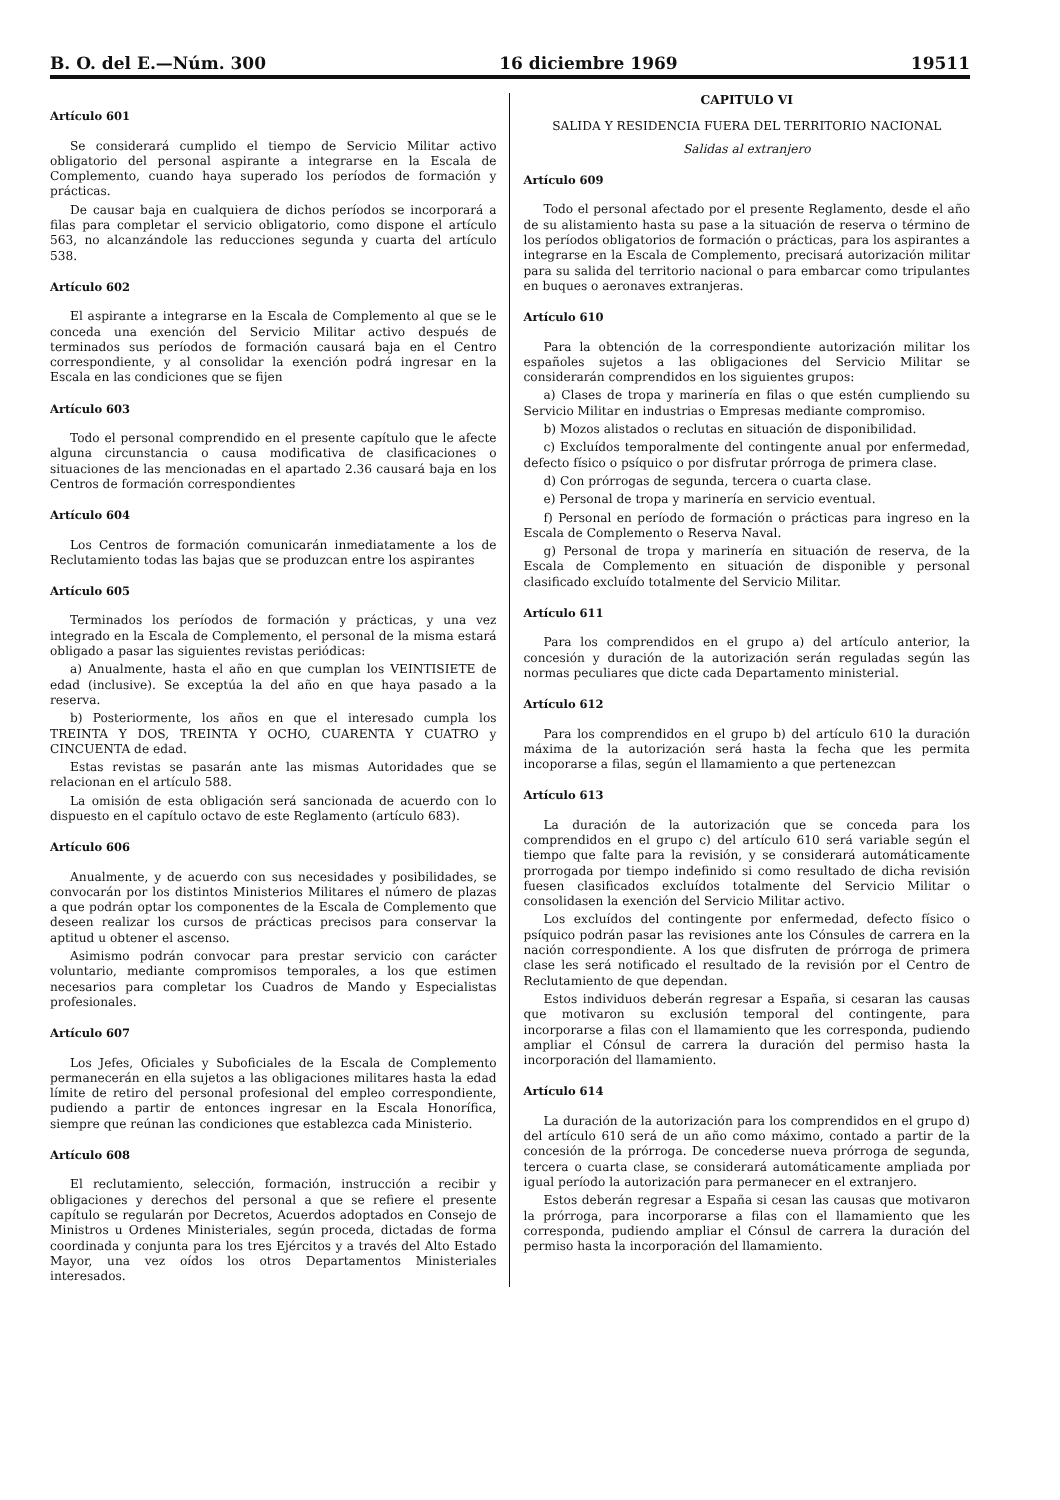B. O. del E.—Núm. 300 16 diciembre 1969 19511
Artículo 601
Se considerará cumplido el tiempo de Servicio Militar activo obligatorio del personal aspirante a integrarse en la Escala de Complemento, cuando haya superado los períodos de formación y prácticas.
De causar baja en cualquiera de dichos períodos se incorporará a filas para completar el servicio obligatorio, como dispone el artículo 563, no alcanzándole las reducciones segunda y cuarta del artículo 538.
Artículo 602
El aspirante a integrarse en la Escala de Complemento al que se le conceda una exención del Servicio Militar activo después de terminados sus períodos de formación causará baja en el Centro correspondiente, y al consolidar la exención podrá ingresar en la Escala en las condiciones que se fijen
Artículo 603
Todo el personal comprendido en el presente capítulo que le afecte alguna circunstancia o causa modificativa de clasificaciones o situaciones de las mencionadas en el apartado 2.36 causará baja en los Centros de formación correspondientes
Artículo 604
Los Centros de formación comunicarán inmediatamente a los de Reclutamiento todas las bajas que se produzcan entre los aspirantes
Artículo 605
Terminados los períodos de formación y prácticas, y una vez integrado en la Escala de Complemento, el personal de la misma estará obligado a pasar las siguientes revistas periódicas:
a) Anualmente, hasta el año en que cumplan los VEINTISIETE de edad (inclusive). Se exceptúa la del año en que haya pasado a la reserva.
b) Posteriormente, los años en que el interesado cumpla los TREINTA Y DOS, TREINTA Y OCHO, CUARENTA Y CUATRO y CINCUENTA de edad.
Estas revistas se pasarán ante las mismas Autoridades que se relacionan en el artículo 588.
La omisión de esta obligación será sancionada de acuerdo con lo dispuesto en el capítulo octavo de este Reglamento (artículo 683).
Artículo 606
Anualmente, y de acuerdo con sus necesidades y posibilidades, se convocarán por los distintos Ministerios Militares el número de plazas a que podrán optar los componentes de la Escala de Complemento que deseen realizar los cursos de prácticas precisos para conservar la aptitud u obtener el ascenso.
Asimismo podrán convocar para prestar servicio con carácter voluntario, mediante compromisos temporales, a los que estimen necesarios para completar los Cuadros de Mando y Especialistas profesionales.
Artículo 607
Los Jefes, Oficiales y Suboficiales de la Escala de Complemento permanecerán en ella sujetos a las obligaciones militares hasta la edad límite de retiro del personal profesional del empleo correspondiente, pudiendo a partir de entonces ingresar en la Escala Honorífica, siempre que reúnan las condiciones que establezca cada Ministerio.
Artículo 608
El reclutamiento, selección, formación, instrucción a recibir y obligaciones y derechos del personal a que se refiere el presente capítulo se regularán por Decretos, Acuerdos adoptados en Consejo de Ministros u Ordenes Ministeriales, según proceda, dictadas de forma coordinada y conjunta para los tres Ejércitos y a través del Alto Estado Mayor, una vez oídos los otros Departamentos Ministeriales interesados.
CAPITULO VI
SALIDA Y RESIDENCIA FUERA DEL TERRITORIO NACIONAL
Salidas al extranjero
Artículo 609
Todo el personal afectado por el presente Reglamento, desde el año de su alistamiento hasta su pase a la situación de reserva o término de los períodos obligatorios de formación o prácticas, para los aspirantes a integrarse en la Escala de Complemento, precisará autorización militar para su salida del territorio nacional o para embarcar como tripulantes en buques o aeronaves extranjeras.
Artículo 610
Para la obtención de la correspondiente autorización militar los españoles sujetos a las obligaciones del Servicio Militar se considerarán comprendidos en los siguientes grupos:
a) Clases de tropa y marinería en filas o que estén cumpliendo su Servicio Militar en industrias o Empresas mediante compromiso.
b) Mozos alistados o reclutas en situación de disponibilidad.
c) Excluídos temporalmente del contingente anual por enfermedad, defecto físico o psíquico o por disfrutar prórroga de primera clase.
d) Con prórrogas de segunda, tercera o cuarta clase.
e) Personal de tropa y marinería en servicio eventual.
f) Personal en período de formación o prácticas para ingreso en la Escala de Complemento o Reserva Naval.
g) Personal de tropa y marinería en situación de reserva, de la Escala de Complemento en situación de disponible y personal clasificado excluído totalmente del Servicio Militar.
Artículo 611
Para los comprendidos en el grupo a) del artículo anterior, la concesión y duración de la autorización serán reguladas según las normas peculiares que dicte cada Departamento ministerial.
Artículo 612
Para los comprendidos en el grupo b) del artículo 610 la duración máxima de la autorización será hasta la fecha que les permita incoporarse a filas, según el llamamiento a que pertenezcan
Artículo 613
La duración de la autorización que se conceda para los comprendidos en el grupo c) del artículo 610 será variable según el tiempo que falte para la revisión, y se considerará automáticamente prorrogada por tiempo indefinido si como resultado de dicha revisión fuesen clasificados excluídos totalmente del Servicio Militar o consolidasen la exención del Servicio Militar activo.
Los excluídos del contingente por enfermedad, defecto físico o psíquico podrán pasar las revisiones ante los Cónsules de carrera en la nación correspondiente. A los que disfruten de prórroga de primera clase les será notificado el resultado de la revisión por el Centro de Reclutamiento de que dependan.
Estos individuos deberán regresar a España, si cesaran las causas que motivaron su exclusión temporal del contingente, para incorporarse a filas con el llamamiento que les corresponda, pudiendo ampliar el Cónsul de carrera la duración del permiso hasta la incorporación del llamamiento.
Artículo 614
La duración de la autorización para los comprendidos en el grupo d) del artículo 610 será de un año como máximo, contado a partir de la concesión de la prórroga. De concederse nueva prórroga de segunda, tercera o cuarta clase, se considerará automáticamente ampliada por igual período la autorización para permanecer en el extranjero.
Estos deberán regresar a España si cesan las causas que motivaron la prórroga, para incorporarse a filas con el llamamiento que les corresponda, pudiendo ampliar el Cónsul de carrera la duración del permiso hasta la incorporación del llamamiento.